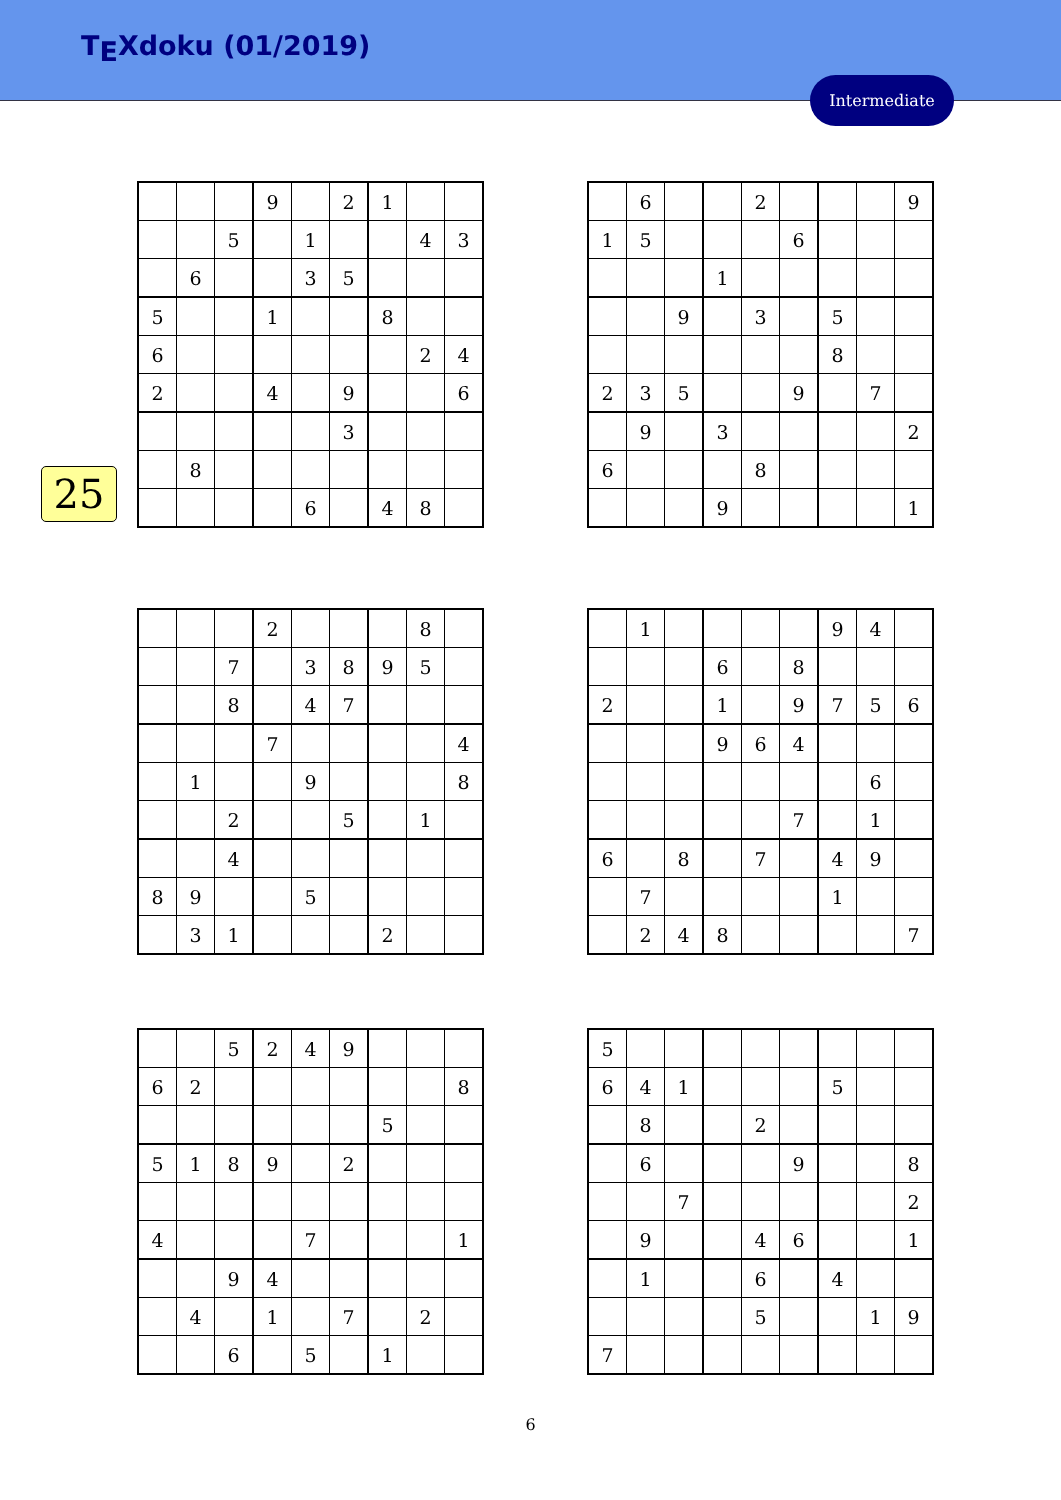T<sub>E</sub>Xdoku (01/2019)
Intermediate
25
| | | | 9 | | 2 | 1 | | |
| | | 5 | | 1 | | | 4 | 3 |
| | 6 | | | 3 | 5 | | | |
| 5 | | | 1 | | | 8 | | |
| 6 | | | | | | | 2 | 4 |
| 2 | | | 4 | | 9 | | | 6 |
| | | | | | 3 | | | |
| | 8 | | | | | | | |
| | | | | 6 | | 4 | 8 | |
| | 6 | | | 2 | | | | 9 |
| 1 | 5 | | | | 6 | | | |
| | | | 1 | | | | | |
| | | 9 | | 3 | | 5 | | |
| | | | | | | 8 | | |
| 2 | 3 | 5 | | | 9 | | 7 | |
| | 9 | | 3 | | | | | 2 |
| 6 | | | | 8 | | | | |
| | | | 9 | | | | | 1 |
| | | | 2 | | | | 8 | |
| | | 7 | | 3 | 8 | 9 | 5 | |
| | | 8 | | 4 | 7 | | | |
| | | | 7 | | | | | 4 |
| | 1 | | | 9 | | | | 8 |
| | | 2 | | | 5 | | 1 | |
| | | 4 | | | | | | |
| 8 | 9 | | | 5 | | | | |
| | 3 | 1 | | | | 2 | | |
| | 1 | | | | | 9 | 4 | |
| | | | 6 | | 8 | | | |
| 2 | | | 1 | | 9 | 7 | 5 | 6 |
| | | | 9 | 6 | 4 | | | |
| | | | | | | | 6 | |
| | | | | | 7 | | 1 | |
| 6 | | 8 | | 7 | | 4 | 9 | |
| | 7 | | | | | 1 | | |
| | 2 | 4 | 8 | | | | | 7 |
| | | 5 | 2 | 4 | 9 | | | |
| 6 | 2 | | | | | | | 8 |
| | | | | | | 5 | | |
| 5 | 1 | 8 | 9 | | 2 | | | |
| 4 | | | | 7 | | | | 1 |
| | | 9 | 4 | | | | | |
| | 4 | | 1 | | 7 | | 2 | |
| | | 6 | | 5 | | 1 | | |
| 5 | | | | | | | | |
| 6 | 4 | 1 | | | | 5 | | |
| | 8 | | | 2 | | | | |
| | 6 | | | | 9 | | | 8 |
| | | 7 | | | | | | 2 |
| | 9 | | | 4 | 6 | | | 1 |
| | 1 | | | 6 | | 4 | | |
| | | | | 5 | | | 1 | 9 |
| 7 | | | | | | | | |
6